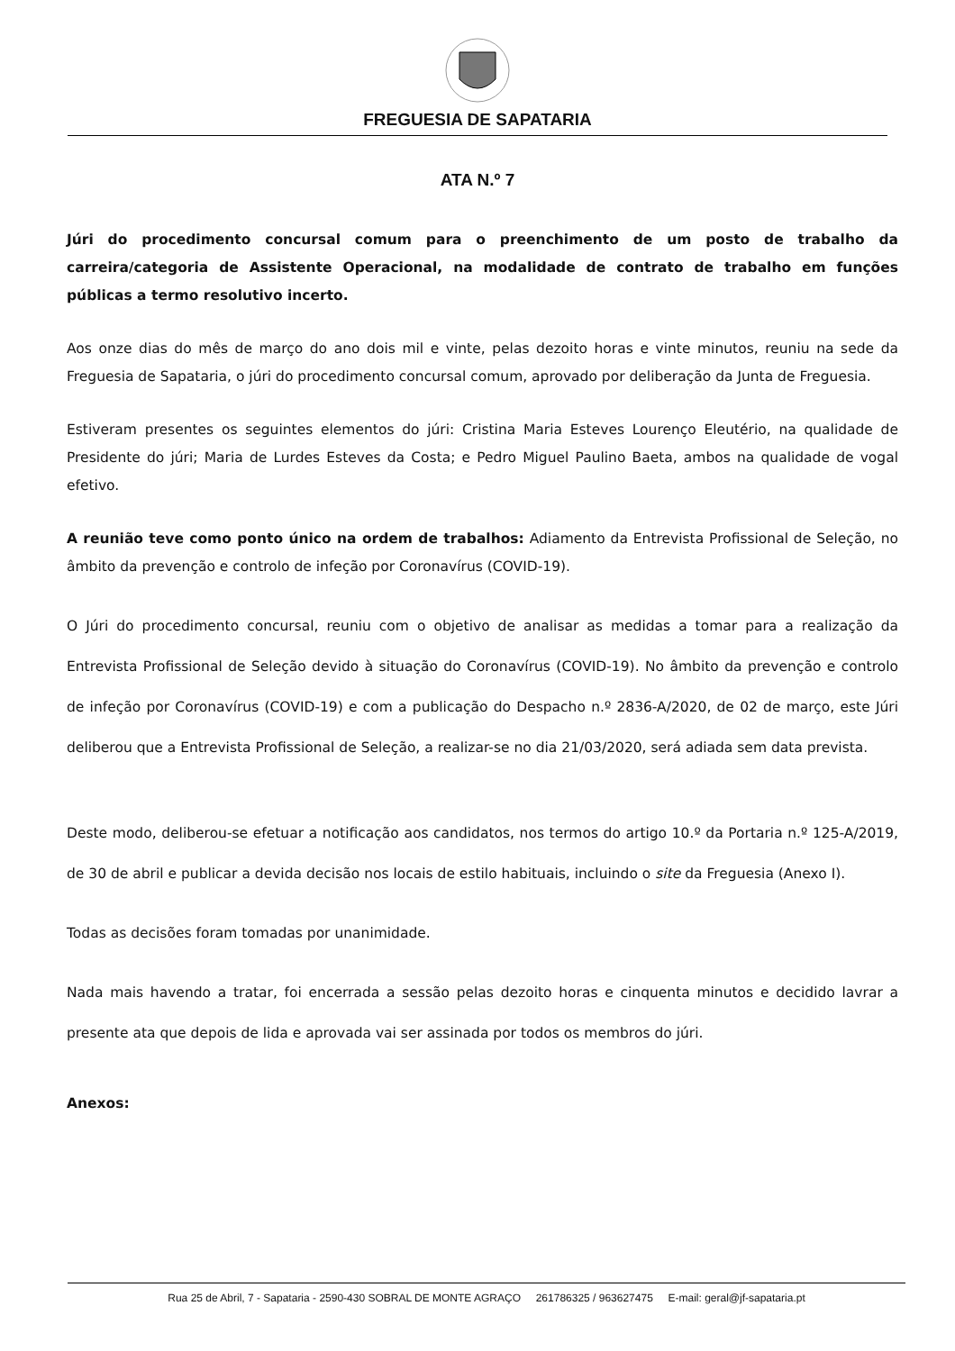FREGUESIA DE SAPATARIA
ATA N.º 7
Júri do procedimento concursal comum para o preenchimento de um posto de trabalho da carreira/categoria de Assistente Operacional, na modalidade de contrato de trabalho em funções públicas a termo resolutivo incerto.
Aos onze dias do mês de março do ano dois mil e vinte, pelas dezoito horas e vinte minutos, reuniu na sede da Freguesia de Sapataria, o júri do procedimento concursal comum, aprovado por deliberação da Junta de Freguesia.
Estiveram presentes os seguintes elementos do júri: Cristina Maria Esteves Lourenço Eleutério, na qualidade de Presidente do júri; Maria de Lurdes Esteves da Costa; e Pedro Miguel Paulino Baeta, ambos na qualidade de vogal efetivo.
A reunião teve como ponto único na ordem de trabalhos: Adiamento da Entrevista Profissional de Seleção, no âmbito da prevenção e controlo de infeção por Coronavírus (COVID-19).
O Júri do procedimento concursal, reuniu com o objetivo de analisar as medidas a tomar para a realização da Entrevista Profissional de Seleção devido à situação do Coronavírus (COVID-19). No âmbito da prevenção e controlo de infeção por Coronavírus (COVID-19) e com a publicação do Despacho n.º 2836-A/2020, de 02 de março, este Júri deliberou que a Entrevista Profissional de Seleção, a realizar-se no dia 21/03/2020, será adiada sem data prevista.
Deste modo, deliberou-se efetuar a notificação aos candidatos, nos termos do artigo 10.º da Portaria n.º 125-A/2019, de 30 de abril e publicar a devida decisão nos locais de estilo habituais, incluindo o site da Freguesia (Anexo I).
Todas as decisões foram tomadas por unanimidade.
Nada mais havendo a tratar, foi encerrada a sessão pelas dezoito horas e cinquenta minutos e decidido lavrar a presente ata que depois de lida e aprovada vai ser assinada por todos os membros do júri.
Anexos:
Rua 25 de Abril, 7 - Sapataria - 2590-430 SOBRAL DE MONTE AGRAÇO 261786325 / 963627475 E-mail: geral@jf-sapataria.pt